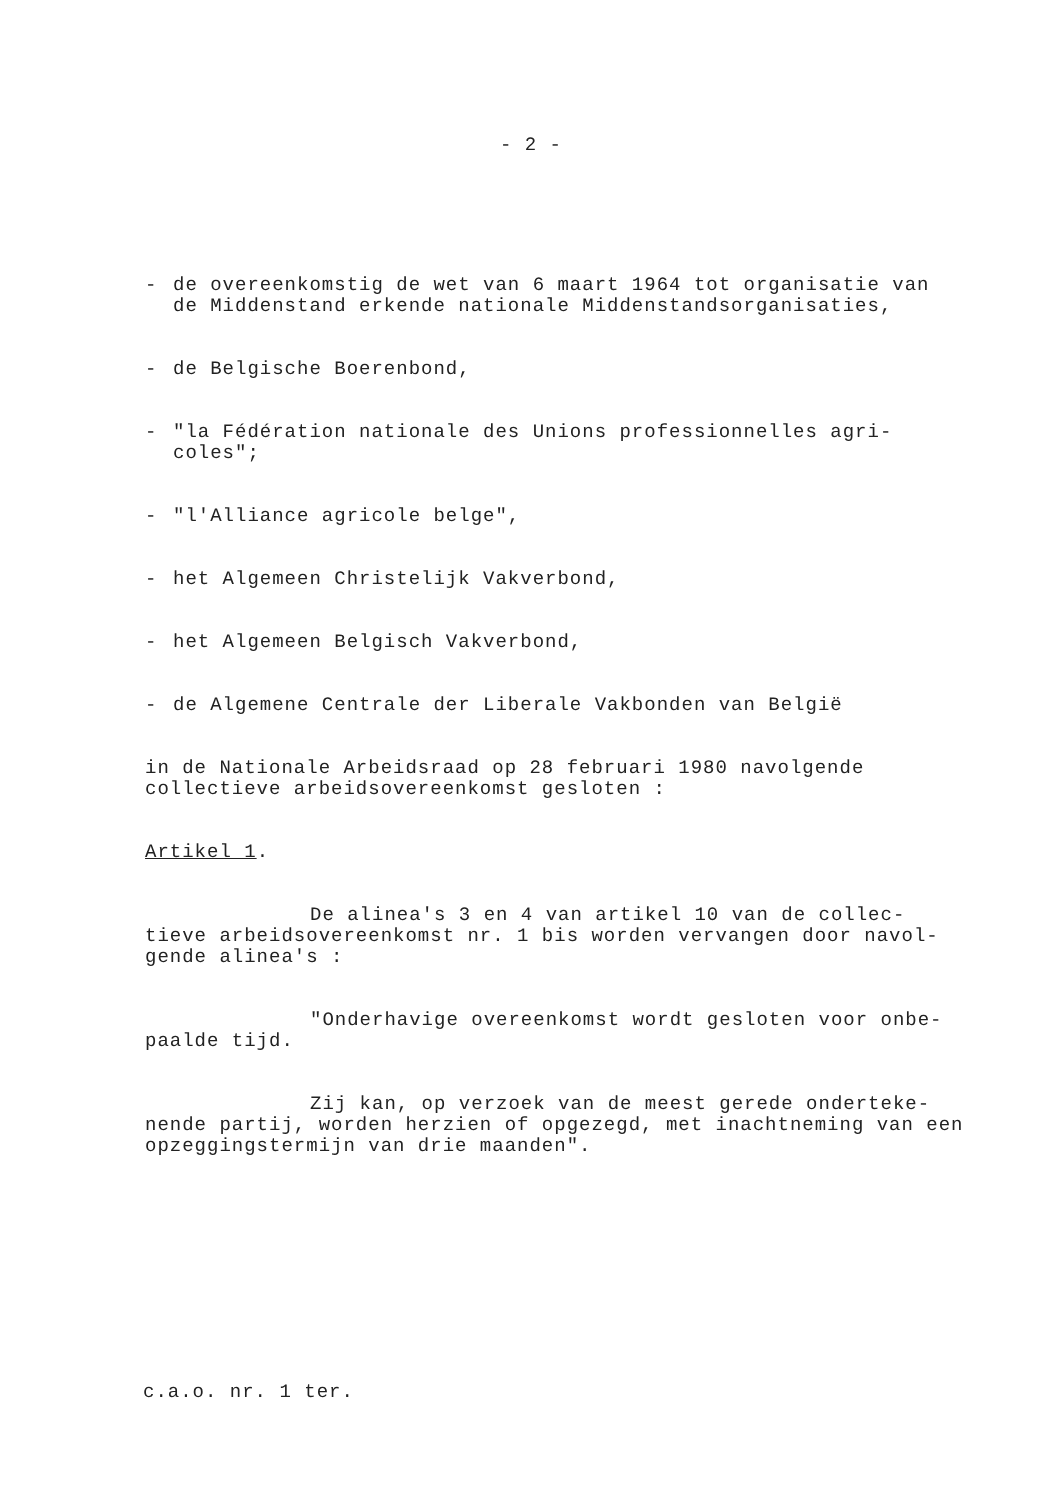- 2 -
- de overeenkomstig de wet van 6 maart 1964 tot organisatie van de Middenstand erkende nationale Middenstandsorganisaties,
- de Belgische Boerenbond,
- "la Fédération nationale des Unions professionnelles agri-coles";
- "l'Alliance agricole belge",
- het Algemeen Christelijk Vakverbond,
- het Algemeen Belgisch Vakverbond,
- de Algemene Centrale der Liberale Vakbonden van België
in de Nationale Arbeidsraad op 28 februari 1980 navolgende collectieve arbeidsovereenkomst gesloten :
Artikel 1.
De alinea's 3 en 4 van artikel 10 van de collec-tieve arbeidsovereenkomst nr. 1 bis worden vervangen door navol-gende alinea's :
"Onderhavige overeenkomst wordt gesloten voor onbe-paalde tijd.
Zij kan, op verzoek van de meest gerede onderteke-nende partij, worden herzien of opgezegd, met inachtneming van een opzeggingstermijn van drie maanden".
c.a.o. nr. 1 ter.